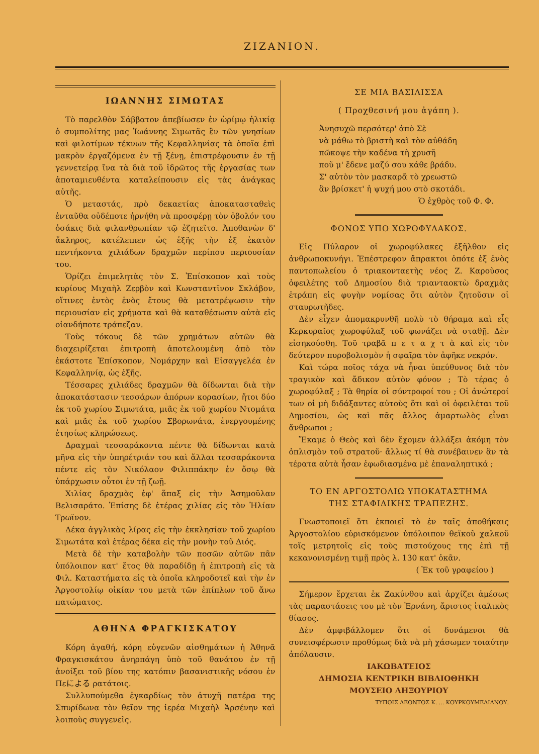ΖΙΖΑΝΙΟΝ.
ΙΩΑΝΝΗΣ ΣΙΜΩΤΑΣ
Τὸ παρελθὸν Σάββατον ἀπεβίωσεν ἐν ὡρίμῳ ἡλικίᾳ ὁ συμπολίτης μας Ἰωάννης Σιμωτᾶς ἓν τῶν γνησίων καὶ φιλοτίμων τέκνων τῆς Κεφαλληνίας τὰ ὁποῖα ἐπὶ μακρὸν ἐργαζόμενα ἐν τῇ ξένῃ, ἐπιστρέφουσιν ἐν τῇ γεννετείρᾳ ἵνα τὰ διὰ τοῦ ἱδρῶτος τῆς ἐργασίας των ἀποταμιευθέντα καταλείπουσιν εἰς τὰς ἀνάγκας αὐτῆς.
Ὁ μεταστάς, πρὸ δεκαετίας ἀποκατασταθεὶς ἐνταῦθα οὐδέποτε ἠρνήθη νὰ προσφέρῃ τὸν ὀβολόν του ὁσάκις διὰ φιλανθρωπίαν τῷ ἐζητεῖτο. Ἀποθανὼν δ' ἄκληρος, κατέλειπεν ὡς ἑξῆς τὴν ἐξ ἑκατὸν πεντήκοντα χιλιάδων δραχμῶν περίπου περιουσίαν του.
Ὁρίζει ἐπιμελητὰς τὸν Σ. Ἐπίσκοπον καὶ τοὺς κυρίους Μιχαὴλ Ζερβὸν καὶ Κωνσταντῖνον Σκλάβον, οἵτινες ἐντὸς ἑνὸς ἔτους θὰ μετατρέψωσιν τὴν περιουσίαν εἰς χρήματα καὶ θὰ καταθέσωσιν αὐτὰ εἰς οἱανδήποτε τράπεζαν.
Τοὺς τόκους δὲ τῶν χρημάτων αὐτῶν θὰ διαχειρίζεται ἐπιτροπὴ ἀποτελουμένη ἀπὸ τὸν ἑκάστοτε Ἐπίσκοπον, Νομάρχην καὶ Εἰσαγγελέα ἐν Κεφαλληνίᾳ, ὡς ἑξῆς.
Τέσσαρες χιλιάδες δραχμῶν θὰ δίδωνται διὰ τὴν ἀποκατάστασιν τεσσάρων ἀπόρων κορασίων, ἤτοι δύο ἐκ τοῦ χωρίου Σιμωτάτα, μιᾶς ἐκ τοῦ χωρίου Ντομάτα καὶ μιᾶς ἐκ τοῦ χωρίου Σβορωνάτα, ἐνεργουμένης ἐτησίως κληρώσεως.
Δραχμαὶ τεσσαράκοντα πέντε θὰ δίδωνται κατὰ μῆνα εἰς τὴν ὑπηρέτριάν του καὶ ἄλλαι τεσσαράκοντα πέντε εἰς τὸν Νικόλαον Φιλιππάκην ἐν ὅσῳ θὰ ὑπάρχωσιν οὗτοι ἐν τῇ ζωῇ.
Χιλίας δραχμὰς ἐφ' ἅπαξ εἰς τὴν Ἀσημοῦλαν Βελισαράτο. Ἐπίσης δὲ ἑτέρας χιλίας εἰς τὸν Ἠλίαν Τρωϊνον.
Δέκα ἀγγλικὰς λίρας εἰς τὴν ἐκκλησίαν τοῦ χωρίου Σιμωτάτα καὶ ἑτέρας δέκα εἰς τὴν μονὴν τοῦ Διός.
Μετὰ δὲ τὴν καταβολὴν τῶν ποσῶν αὐτῶν πᾶν ὑπόλοιπον κατ' ἔτος θὰ παραδίδῃ ἡ ἐπιτροπὴ εἰς τὰ Φιλ. Καταστήματα εἰς τὰ ὁποῖα κληροδοτεῖ καὶ τὴν ἐν Ἀργοστολίῳ οἰκίαν του μετὰ τῶν ἐπίπλων τοῦ ἄνω πατώματος.
ΑΘΗΝΑ ΦΡΑΓΚΙΣΚΑΤΟΥ
Κόρη ἀγαθή, κόρη εὐγενῶν αἰσθημάτων ἡ Ἀθηνᾶ Φραγκισκάτου ἀνηρπάγη ὑπὸ τοῦ θανάτου ἐν τῇ ἀνοίξει τοῦ βίου της κατόπιν βασανιστικῆς νόσου ἐν Πεによる ρατάτοις.
Συλλυπούμεθα ἐγκαρδίως τὸν ἀτυχῆ πατέρα της Σπυρίδωνα τὸν θεῖον της ἱερέα Μιχαὴλ Ἀρσένην καὶ λοιποὺς συγγενεῖς.
ΣΕ ΜΙΑ ΒΑΣΙΛΙΣΣΑ
( Προχθεσινή μου ἀγάπη ).
Ἀνησυχῶ περσότερ' ἀπὸ Σὲ
νὰ μάθω τὸ βριστὴ καὶ τὸν αὐθάδη
πῶκοψε τὴν καδένα τὴ χρυσῆ
ποῦ μ' ἔδενε μαζύ σου κάθε βράδυ.
Σ' αὐτὸν τὸν μασκαρᾶ τὸ χρεωστῶ
ἂν βρίσκετ' ἡ ψυχή μου στὸ σκοτάδι.
Ὁ ἐχθρὸς τοῦ Φ. Φ.
ΦΟΝΟΣ ΥΠΟ ΧΩΡΟΦΥΛΑΚΟΣ.
Εἰς Πύλαρον οἱ χωροφύλακες ἐξῆλθον εἰς ἀνθρωποκυνήγι. Ἐπέστρεφον ἄπρακτοι ὁπότε ἐξ ἑνὸς παντοπωλείου ὁ τριακονταετὴς νέος Ζ. Καροῦσος ὀφειλέτης τοῦ Δημοσίου διὰ τριανταοκτὼ δραχμὰς ἐτράπη εἰς φυγὴν νομίσας ὅτι αὐτὸν ζητοῦσιν οἱ σταυρωτῆδες.
Δὲν εἶχεν ἀπομακρυνθῆ πολὺ τὸ θήραμα καὶ εἷς Κερκυραῖος χωροφύλαξ τοῦ φωνάζει νὰ σταθῇ. Δὲν εἰσηκούσθη. Τοῦ τραβᾶ π ε τ α χ τ ὰ καὶ εἰς τὸν δεύτερον πυροβολισμὸν ἡ σφαῖρα τὸν ἀφῆκε νεκρόν.
Καὶ τώρα ποῖος τάχα νὰ ἦναι ὑπεύθυνος διὰ τὸν τραγικὸν καὶ ἄδικον αὐτὸν φόνον ; Τὸ τέρας ὁ χωροφύλαξ ; Τὰ θηρία οἱ σύντροφοί του ; Οἱ ἀνώτεροί των οἱ μὴ διδάξαντες αὐτοὺς ὅτι καὶ οἱ ὀφειλέται τοῦ Δημοσίου, ὡς καὶ πᾶς ἄλλος ἁμαρτωλὸς εἶναι ἄνθρωποι ;
Ἔκαμε ὁ Θεὸς καὶ δὲν ἔχομεν ἀλλάξει ἀκόμη τὸν ὁπλισμὸν τοῦ στρατοῦ· ἄλλως τί θὰ συνέβαινεν ἂν τὰ τέρατα αὐτὰ ἦσαν ἐφωδιασμένα μὲ ἐπαναληπτικά ;
ΤΟ ΕΝ ΑΡΓΟΣΤΟΛΙΩ ΥΠΟΚΑΤΑΣΤΗΜΑ
ΤΗΣ ΣΤΑΦΙΔΙΚΗΣ ΤΡΑΠΕΖΗΣ.
Γνωστοποιεῖ ὅτι ἐκποιεῖ τὸ ἐν ταῖς ἀποθήκαις Ἀργοστολίου εὑρισκόμενον ὑπόλοιπον θεϊκοῦ χαλκοῦ τοῖς μετρητοῖς εἰς τοὺς πιστούχους της ἐπὶ τῇ κεκανονισμένῃ τιμῇ πρὸς λ. 130 κατ' ὀκᾶν.
( Ἐκ τοῦ γραφείου )
Σήμερον ἔρχεται ἐκ Ζακύνθου καὶ ἀρχίζει ἀμέσως τὰς παραστάσεις του μὲ τὸν Ἐρνάνη, ἄριστος ἰταλικὸς θίασος.
Δὲν ἀμφιβάλλομεν ὅτι οἱ δυνάμενοι θὰ συνεισφέρωσιν προθύμως διὰ νὰ μὴ χάσωμεν τοιαύτην ἀπόλαυσιν.
ΙΑΚΩΒΑΤΕΙΟΣ
ΔΗΜΟΣΙΑ ΚΕΝΤΡΙΚΗ ΒΙΒΛΙΟΘΗΚΗ
ΜΟΥΣΕΙΟ ΛΗΞΟΥΡΙΟΥ
ΤΥΠΟΙΣ ΛΕΟΝΤΟΣ Κ. ... ΚΟΥΡΚΟΥΜΕΛΙΑΝΟΥ.